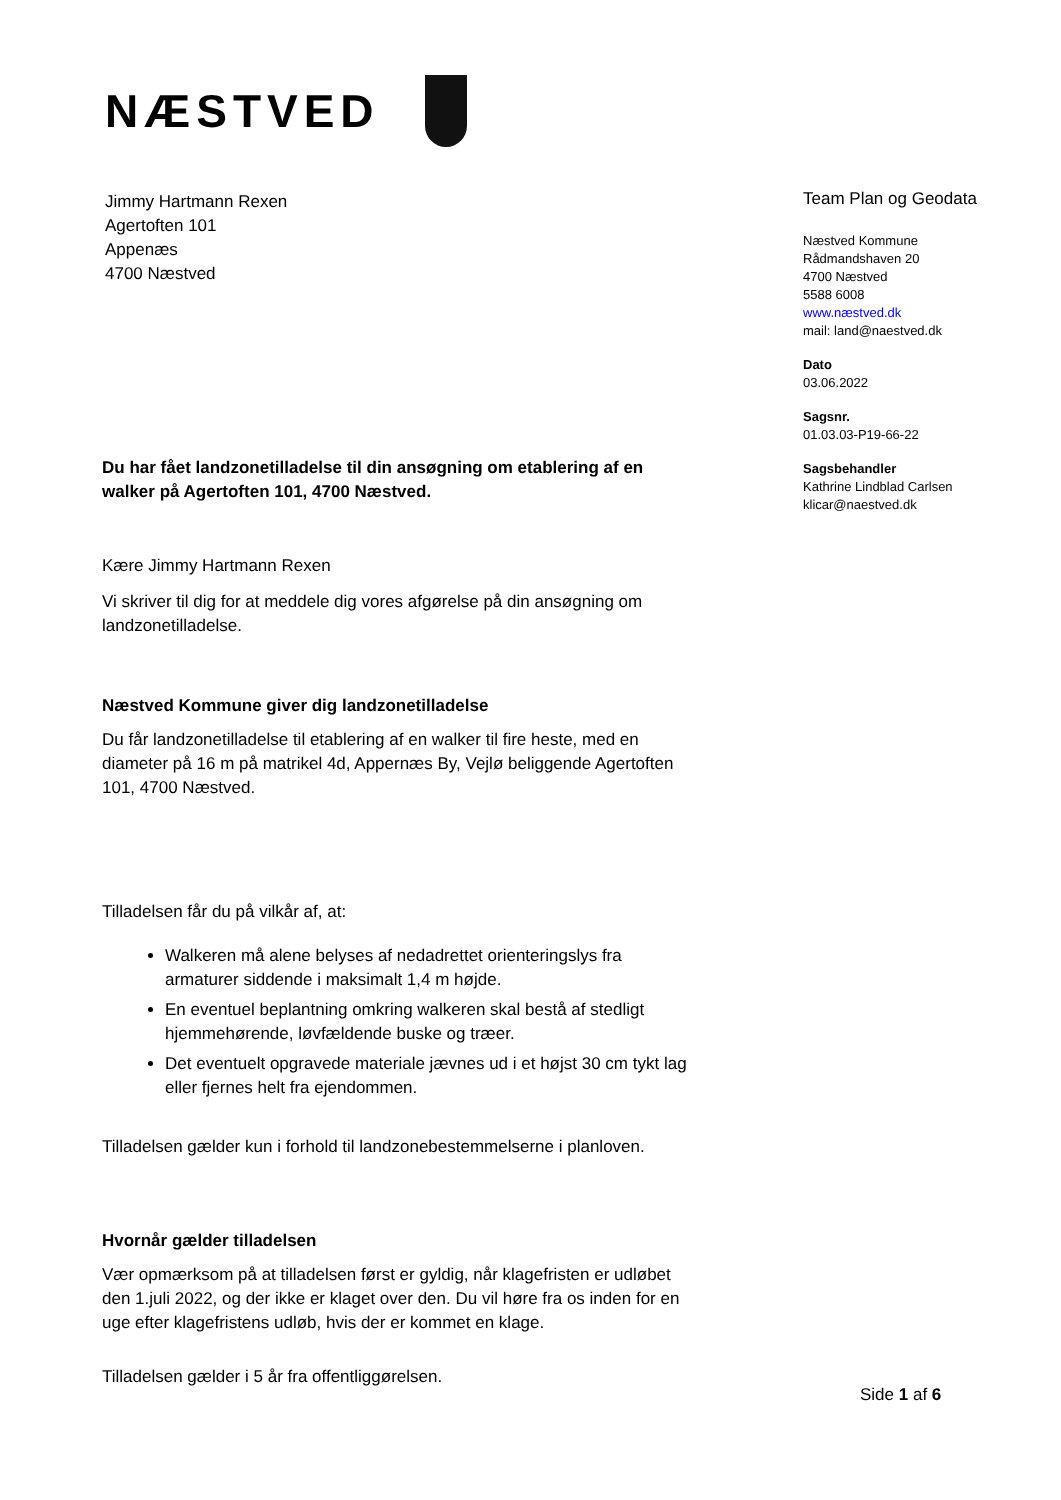NÆSTVED
Jimmy Hartmann Rexen
Agertoften 101
Appenæs
4700 Næstved
Du har fået landzonetilladelse til din ansøgning om etablering af en walker på Agertoften 101, 4700 Næstved.
Kære Jimmy Hartmann Rexen
Vi skriver til dig for at meddele dig vores afgørelse på din ansøgning om landzonetilladelse.
Næstved Kommune giver dig landzonetilladelse
Du får landzonetilladelse til etablering af en walker til fire heste, med en diameter på 16 m på matrikel 4d, Appernæs By, Vejlø beliggende Agertoften 101, 4700 Næstved.
Tilladelsen får du på vilkår af, at:
Walkeren må alene belyses af nedadrettet orienteringslys fra armaturer siddende i maksimalt 1,4 m højde.
En eventuel beplantning omkring walkeren skal bestå af stedligt hjemmehørende, løvfældende buske og træer.
Det eventuelt opgravede materiale jævnes ud i et højst 30 cm tykt lag eller fjernes helt fra ejendommen.
Tilladelsen gælder kun i forhold til landzonebestemmelserne i planloven.
Hvornår gælder tilladelsen
Vær opmærksom på at tilladelsen først er gyldig, når klagefristen er udløbet den 1.juli 2022, og der ikke er klaget over den. Du vil høre fra os inden for en uge efter klagefristens udløb, hvis der er kommet en klage.
Tilladelsen gælder i 5 år fra offentliggørelsen.
Team Plan og Geodata
Næstved Kommune
Rådmandshaven 20
4700 Næstved
5588 6008
www.næstved.dk
mail: land@naestved.dk
Dato
03.06.2022
Sagsnr.
01.03.03-P19-66-22
Sagsbehandler
Kathrine Lindblad Carlsen
klicar@naestved.dk
Side 1 af 6